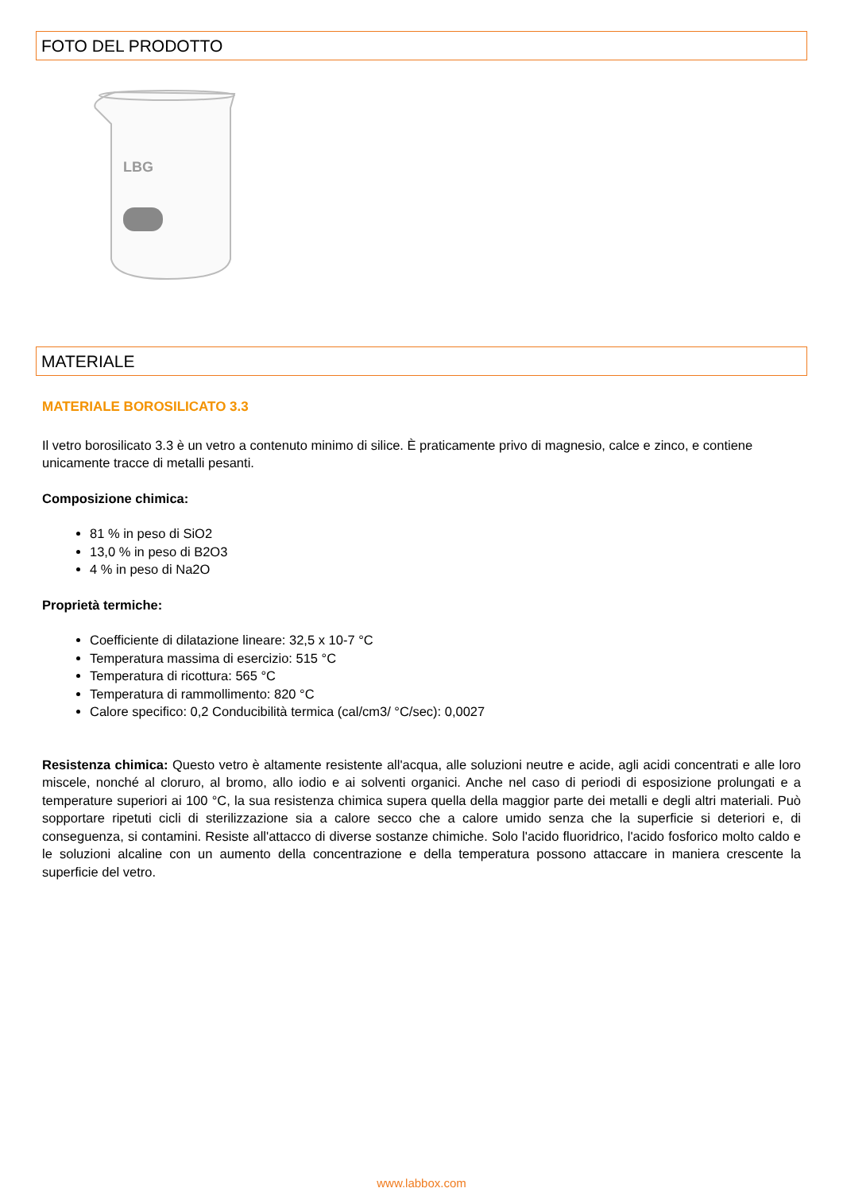FOTO DEL PRODOTTO
LBG
MATERIALE
MATERIALE BOROSILICATO 3.3
Il vetro borosilicato 3.3 è un vetro a contenuto minimo di silice. È praticamente privo di magnesio, calce e zinco, e contiene unicamente tracce di metalli pesanti.
Composizione chimica:
81 % in peso di SiO2
13,0 % in peso di B2O3
4 % in peso di Na2O
Proprietà termiche:
Coefficiente di dilatazione lineare: 32,5 x 10-7 °C
Temperatura massima di esercizio: 515 °C
Temperatura di ricottura: 565 °C
Temperatura di rammollimento: 820 °C
Calore specifico: 0,2 Conducibilità termica (cal/cm3/ °C/sec): 0,0027
Resistenza chimica: Questo vetro è altamente resistente all'acqua, alle soluzioni neutre e acide, agli acidi concentrati e alle loro miscele, nonché al cloruro, al bromo, allo iodio e ai solventi organici. Anche nel caso di periodi di esposizione prolungati e a temperature superiori ai 100 °C, la sua resistenza chimica supera quella della maggior parte dei metalli e degli altri materiali. Può sopportare ripetuti cicli di sterilizzazione sia a calore secco che a calore umido senza che la superficie si deteriori e, di conseguenza, si contamini. Resiste all'attacco di diverse sostanze chimiche. Solo l'acido fluoridrico, l'acido fosforico molto caldo e le soluzioni alcaline con un aumento della concentrazione e della temperatura possono attaccare in maniera crescente la superficie del vetro.
www.labbox.com